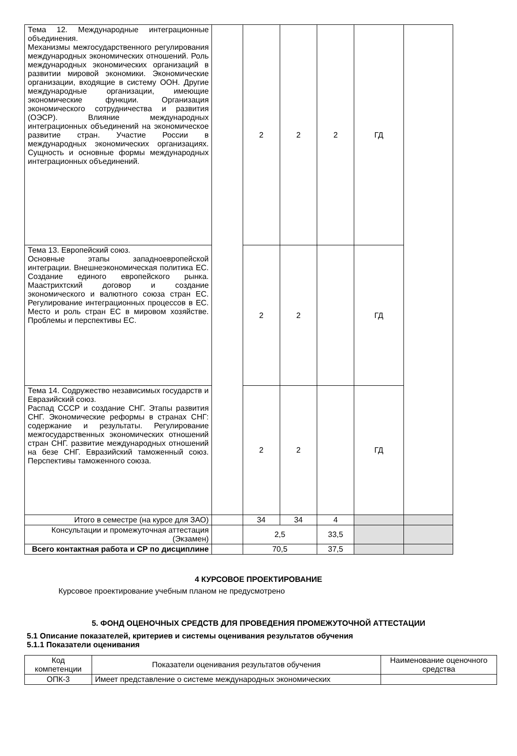| Тема 12. Международные интеграционные объединения. Механизмы межгосударственного регулирования международных экономических отношений. Роль международных экономических организаций в развитии мировой экономики. Экономические организации, входящие в систему ООН. Другие международные организации, имеющие экономические функции. Организация экономического сотрудничества и развития (ОЭСР). Влияние международных интеграционных объединений на экономическое развитие стран. Участие России в международных экономических организациях. Сущность и основные формы международных интеграционных объединений. | | 2 | 2 | 2 | ГД | |
| Тема 13. Европейский союз. Основные этапы западноевропейской интеграции. Внешнеэкономическая политика ЕС. Создание единого европейского рынка. Маастрихтский договор и создание экономического и валютного союза стран ЕС. Регулирование интеграционных процессов в ЕС. Место и роль стран ЕС в мировом хозяйстве. Проблемы и перспективы ЕС. | | 2 | 2 | | ГД | |
| Тема 14. Содружество независимых государств и Евразийский союз. Распад СССР и создание СНГ. Этапы развития СНГ. Экономические реформы в странах СНГ: содержание и результаты. Регулирование межгосударственных экономических отношений стран СНГ. развитие международных отношений на безе СНГ. Евразийский таможенный союз. Перспективы таможенного союза. | | 2 | 2 | | ГД | |
| Итого в семестре (на курсе для ЗАО) | | 34 | 34 | 4 | | |
| Консультации и промежуточная аттестация (Экзамен) | | 2,5 | | 33,5 | | |
| Всего контактная работа и СР по дисциплине | | 70,5 | | 37,5 | | |
4 КУРСОВОЕ ПРОЕКТИРОВАНИЕ
Курсовое проектирование учебным планом не предусмотрено
5. ФОНД ОЦЕНОЧНЫХ СРЕДСТВ ДЛЯ ПРОВЕДЕНИЯ ПРОМЕЖУТОЧНОЙ АТТЕСТАЦИИ
5.1 Описание показателей, критериев и системы оценивания результатов обучения
5.1.1 Показатели оценивания
| Код компетенции | Показатели оценивания результатов обучения | Наименование оценочного средства |
| --- | --- | --- |
| ОПК-3 | Имеет представление о системе международных экономических | |